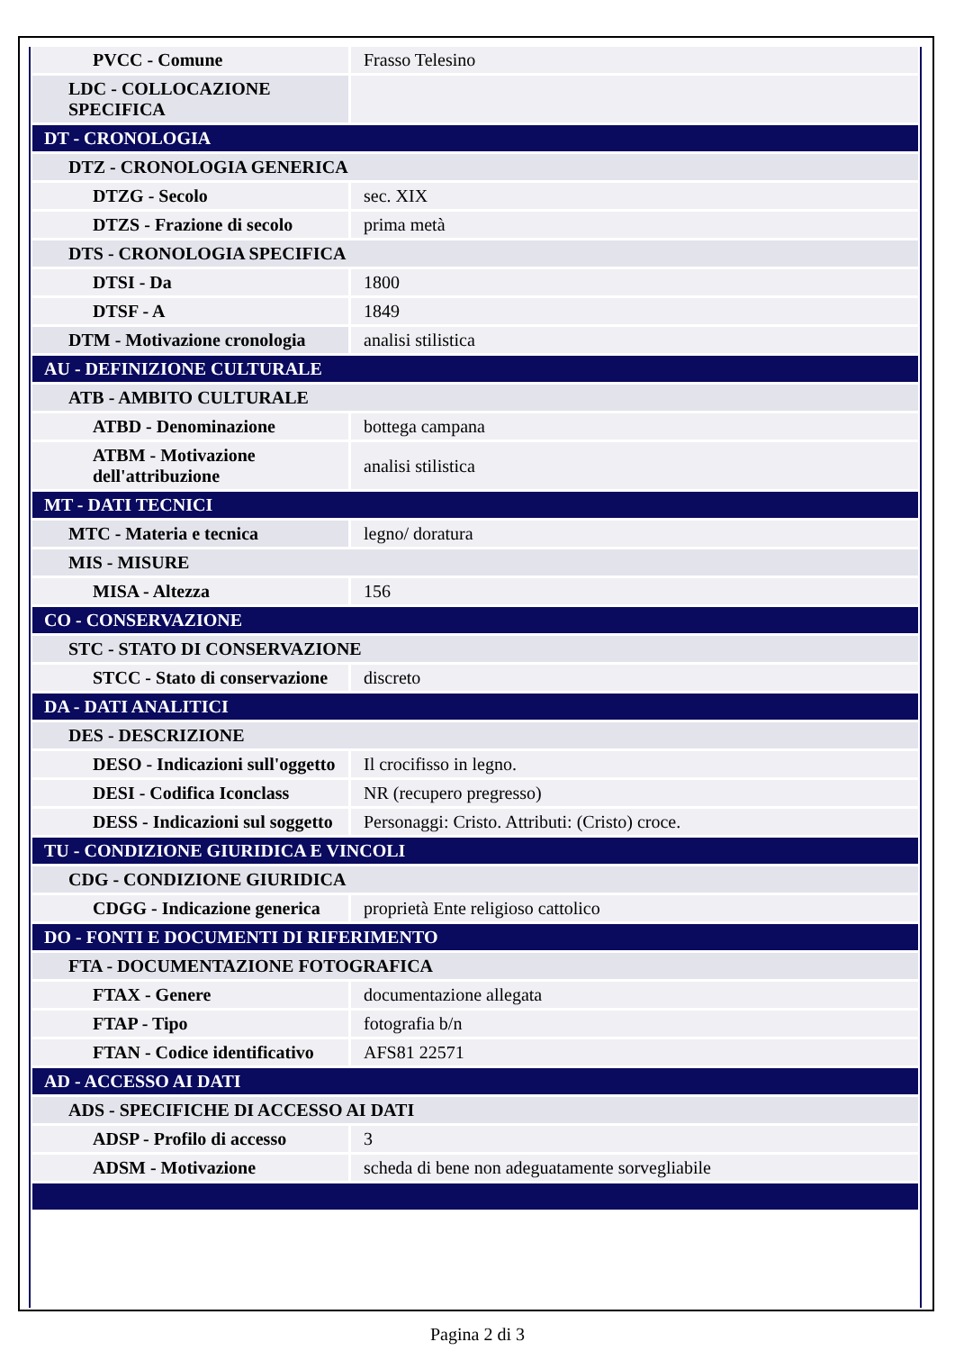| PVCC - Comune | Frasso Telesino |
| LDC - COLLOCAZIONE SPECIFICA | |
| DT - CRONOLOGIA | |
| DTZ - CRONOLOGIA GENERICA | |
| DTZG - Secolo | sec. XIX |
| DTZS - Frazione di secolo | prima metà |
| DTS - CRONOLOGIA SPECIFICA | |
| DTSI - Da | 1800 |
| DTSF - A | 1849 |
| DTM - Motivazione cronologia | analisi stilistica |
| AU - DEFINIZIONE CULTURALE | |
| ATB - AMBITO CULTURALE | |
| ATBD - Denominazione | bottega campana |
| ATBM - Motivazione dell'attribuzione | analisi stilistica |
| MT - DATI TECNICI | |
| MTC - Materia e tecnica | legno/ doratura |
| MIS - MISURE | |
| MISA - Altezza | 156 |
| CO - CONSERVAZIONE | |
| STC - STATO DI CONSERVAZIONE | |
| STCC - Stato di conservazione | discreto |
| DA - DATI ANALITICI | |
| DES - DESCRIZIONE | |
| DESO - Indicazioni sull'oggetto | Il crocifisso in legno. |
| DESI - Codifica Iconclass | NR (recupero pregresso) |
| DESS - Indicazioni sul soggetto | Personaggi: Cristo. Attributi: (Cristo) croce. |
| TU - CONDIZIONE GIURIDICA E VINCOLI | |
| CDG - CONDIZIONE GIURIDICA | |
| CDGG - Indicazione generica | proprietà Ente religioso cattolico |
| DO - FONTI E DOCUMENTI DI RIFERIMENTO | |
| FTA - DOCUMENTAZIONE FOTOGRAFICA | |
| FTAX - Genere | documentazione allegata |
| FTAP - Tipo | fotografia b/n |
| FTAN - Codice identificativo | AFS81 22571 |
| AD - ACCESSO AI DATI | |
| ADS - SPECIFICHE DI ACCESSO AI DATI | |
| ADSP - Profilo di accesso | 3 |
| ADSM - Motivazione | scheda di bene non adeguatamente sorvegliabile |
Pagina 2 di 3